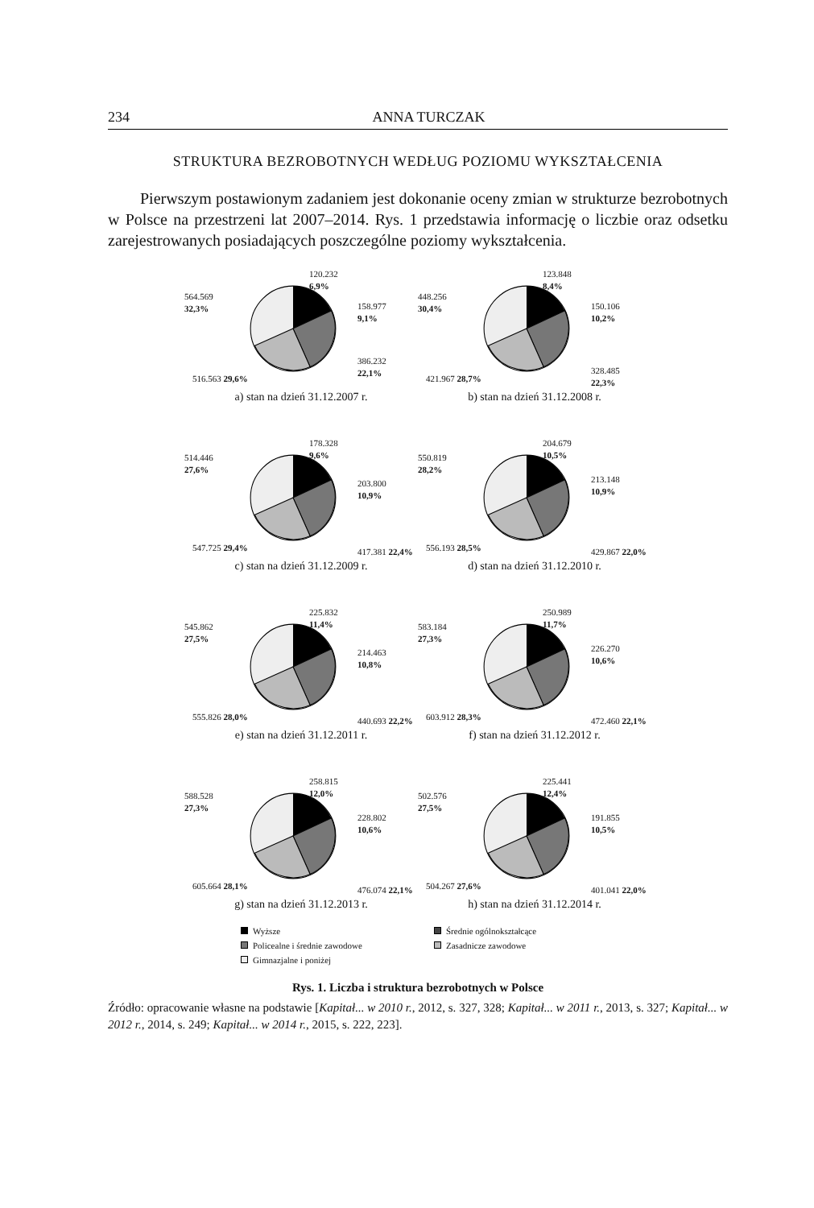234 ANNA TURCZAK
STRUKTURA BEZROBOTNYCH WEDŁUG POZIOMU WYKSZTAŁCENIA
Pierwszym postawionym zadaniem jest dokonanie oceny zmian w strukturze bezrobotnych w Polsce na przestrzeni lat 2007–2014. Rys. 1 przedstawia informację o liczbie oraz odsetku zarejestrowanych posiadających poszczególne poziomy wykształcenia.
120.232
6,9%
158.977
9,1%
386.232
22,1%
564.569
32,3%
516.563 29,6%
a) stan na dzień 31.12.2007 r.
123.848
8,4%
150.106
10,2%
328.485
22,3%
448.256
30,4%
421.967 28,7%
b) stan na dzień 31.12.2008 r.
178.328
9,6%
203.800
10,9%
417.381 22,4%
514.446
27,6%
547.725 29,4%
c) stan na dzień 31.12.2009 r.
204.679
10,5%
213.148
10,9%
429.867 22,0%
550.819
28,2%
556.193 28,5%
d) stan na dzień 31.12.2010 r.
225.832
11,4%
214.463
10,8%
440.693 22,2%
545.862
27,5%
555.826 28,0%
e) stan na dzień 31.12.2011 r.
250.989
11,7%
226.270
10,6%
472.460 22,1%
583.184
27,3%
603.912 28,3%
f) stan na dzień 31.12.2012 r.
258.815
12,0%
228.802
10,6%
476.074 22,1%
588.528
27,3%
605.664 28,1%
g) stan na dzień 31.12.2013 r.
225.441
12,4%
191.855
10,5%
401.041 22,0%
502.576
27,5%
504.267 27,6%
h) stan na dzień 31.12.2014 r.
Wyższe Średnie ogólnokształcące Policealne i średnie zawodowe Zasadnicze zawodowe Gimnazjalne i poniżej
Rys. 1. Liczba i struktura bezrobotnych w Polsce
Źródło: opracowanie własne na podstawie [Kapitał... w 2010 r., 2012, s. 327, 328; Kapitał... w 2011 r., 2013, s. 327; Kapitał... w 2012 r., 2014, s. 249; Kapitał... w 2014 r., 2015, s. 222, 223].